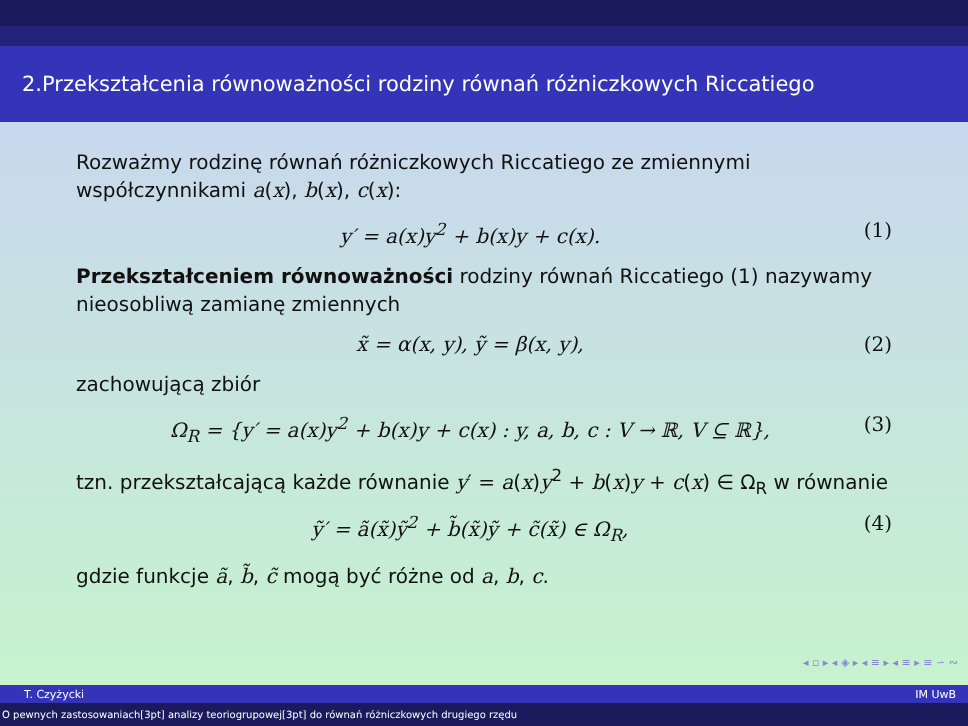2.Przekształcenia równoważności rodziny równań różniczkowych Riccatiego
Rozważmy rodzinę równań różniczkowych Riccatiego ze zmiennymi współczynnikami a(x), b(x), c(x):
y′ = a(x)y<sup>2</sup> + b(x)y + c(x). (1)
Przekształceniem równoważności rodziny równań Riccatiego (1) nazywamy nieosobliwą zamianę zmiennych
x̃ = α(x, y), ỹ = β(x, y), (2)
zachowującą zbiór
Ω<sub>R</sub> = {y′ = a(x)y<sup>2</sup> + b(x)y + c(x) : y, a, b, c : V → ℝ, V ⊆ ℝ}, (3)
tzn. przekształcającą każde równanie y′ = a(x)y<sup>2</sup> + b(x)y + c(x) ∈ Ω<sub>R</sub> w równanie
ỹ′ = ã(x̃)ỹ<sup>2</sup> + b̃(x̃)ỹ + c̃(x̃) ∈ Ω<sub>R</sub>, (4)
gdzie funkcje ã, b̃, c̃ mogą być różne od a, b, c.
◂ ▫ ▸ ◂ ◈ ▸ ◂ ≡ ▸ ◂ ≡ ▸ ≡ ∽ ∾
T. Czyżycki IM UwB
O pewnych zastosowaniach[3pt] analizy teoriogrupowej[3pt] do równań różniczkowych drugiego rzędu